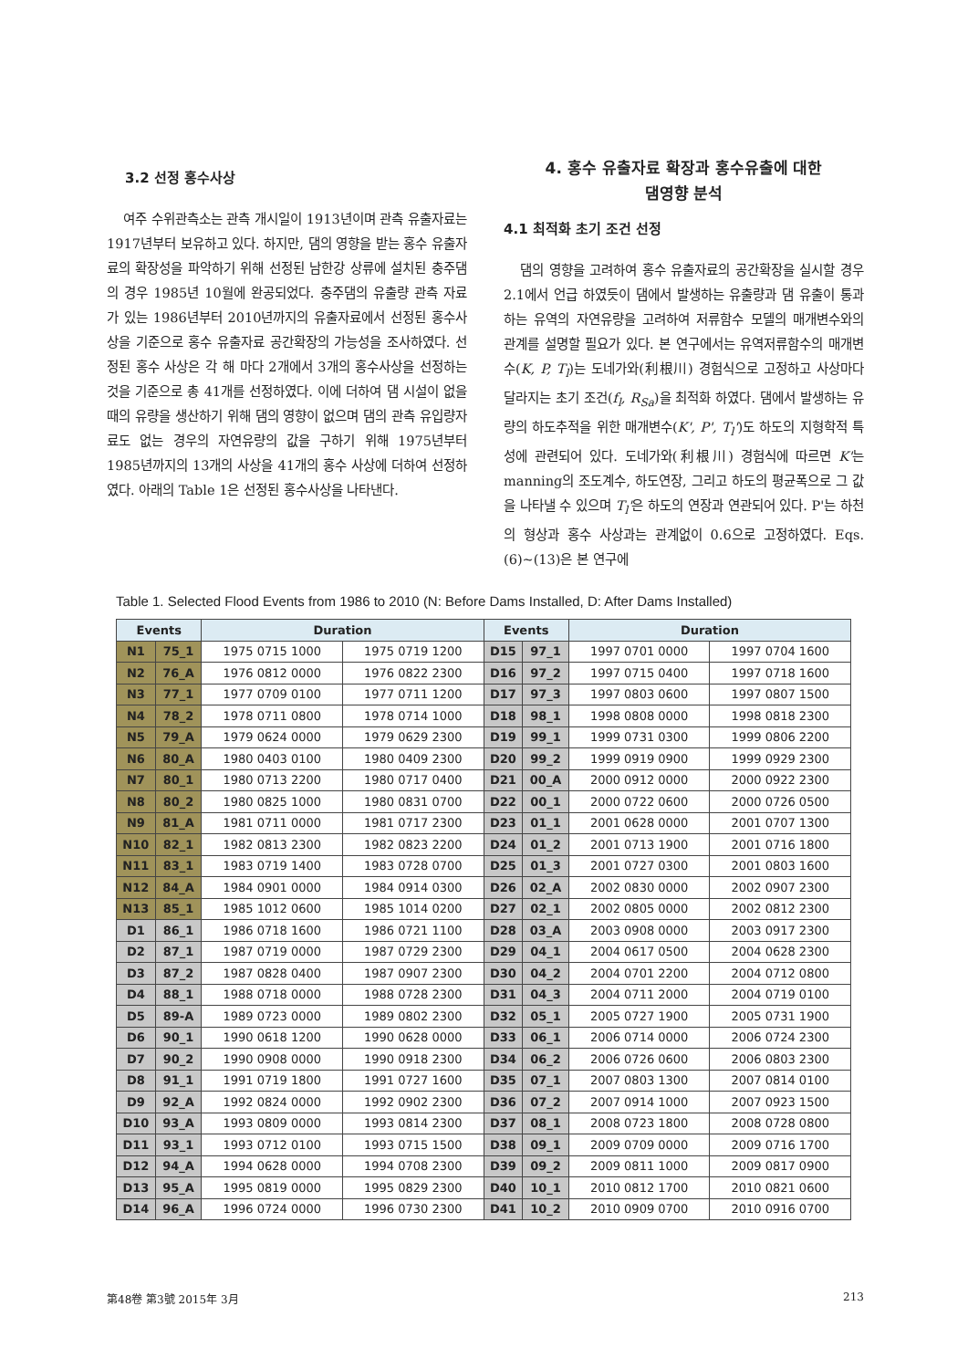3.2 선정 홍수사상
여주 수위관측소는 관측 개시일이 1913년이며 관측 유출자료는 1917년부터 보유하고 있다. 하지만, 댐의 영향을 받는 홍수 유출자료의 확장성을 파악하기 위해 선정된 남한강 상류에 설치된 충주댐의 경우 1985년 10월에 완공되었다. 충주댐의 유출량 관측 자료가 있는 1986년부터 2010년까지의 유출자료에서 선정된 홍수사상을 기준으로 홍수 유출자료 공간확장의 가능성을 조사하였다. 선정된 홍수 사상은 각 해 마다 2개에서 3개의 홍수사상을 선정하는 것을 기준으로 총 41개를 선정하였다. 이에 더하여 댐 시설이 없을 때의 유량을 생산하기 위해 댐의 영향이 없으며 댐의 관측 유입량자료도 없는 경우의 자연유량의 값을 구하기 위해 1975년부터 1985년까지의 13개의 사상을 41개의 홍수 사상에 더하여 선정하였다. 아래의 Table 1은 선정된 홍수사상을 나타낸다.
4. 홍수 유출자료 확장과 홍수유출에 대한
댐영향 분석
4.1 최적화 초기 조건 선정
댐의 영향을 고려하여 홍수 유출자료의 공간확장을 실시할 경우 2.1에서 언급 하였듯이 댐에서 발생하는 유출량과 댐 유출이 통과하는 유역의 자연유량을 고려하여 저류함수 모델의 매개변수와의 관계를 설명할 필요가 있다. 본 연구에서는 유역저류함수의 매개변수(K, P, T<sub>l</sub>)는 도네가와(利根川) 경험식으로 고정하고 사상마다 달라지는 초기 조건(f<sub>l</sub>, R<sub>Sa</sub>)을 최적화 하였다. 댐에서 발생하는 유량의 하도추적을 위한 매개변수(K', P', T<sub>l</sub>')도 하도의 지형학적 특성에 관련되어 있다. 도네가와(利根川) 경험식에 따르면 K'는 manning의 조도계수, 하도연장, 그리고 하도의 평균폭으로 그 값을 나타낼 수 있으며 T<sub>l</sub>'은 하도의 연장과 연관되어 있다. P'는 하천의 형상과 홍수 사상과는 관계없이 0.6으로 고정하였다. Eqs. (6)~(13)은 본 연구에
Table 1. Selected Flood Events from 1986 to 2010 (N: Before Dams Installed, D: After Dams Installed)
| Events | | Duration | | Events | | Duration | |
| --- | --- | --- | --- | --- | --- | --- | --- |
| N1 | 75_1 | 1975 0715 1000 | 1975 0719 1200 | D15 | 97_1 | 1997 0701 0000 | 1997 0704 1600 |
| N2 | 76_A | 1976 0812 0000 | 1976 0822 2300 | D16 | 97_2 | 1997 0715 0400 | 1997 0718 1600 |
| N3 | 77_1 | 1977 0709 0100 | 1977 0711 1200 | D17 | 97_3 | 1997 0803 0600 | 1997 0807 1500 |
| N4 | 78_2 | 1978 0711 0800 | 1978 0714 1000 | D18 | 98_1 | 1998 0808 0000 | 1998 0818 2300 |
| N5 | 79_A | 1979 0624 0000 | 1979 0629 2300 | D19 | 99_1 | 1999 0731 0300 | 1999 0806 2200 |
| N6 | 80_A | 1980 0403 0100 | 1980 0409 2300 | D20 | 99_2 | 1999 0919 0900 | 1999 0929 2300 |
| N7 | 80_1 | 1980 0713 2200 | 1980 0717 0400 | D21 | 00_A | 2000 0912 0000 | 2000 0922 2300 |
| N8 | 80_2 | 1980 0825 1000 | 1980 0831 0700 | D22 | 00_1 | 2000 0722 0600 | 2000 0726 0500 |
| N9 | 81_A | 1981 0711 0000 | 1981 0717 2300 | D23 | 01_1 | 2001 0628 0000 | 2001 0707 1300 |
| N10 | 82_1 | 1982 0813 2300 | 1982 0823 2200 | D24 | 01_2 | 2001 0713 1900 | 2001 0716 1800 |
| N11 | 83_1 | 1983 0719 1400 | 1983 0728 0700 | D25 | 01_3 | 2001 0727 0300 | 2001 0803 1600 |
| N12 | 84_A | 1984 0901 0000 | 1984 0914 0300 | D26 | 02_A | 2002 0830 0000 | 2002 0907 2300 |
| N13 | 85_1 | 1985 1012 0600 | 1985 1014 0200 | D27 | 02_1 | 2002 0805 0000 | 2002 0812 2300 |
| D1 | 86_1 | 1986 0718 1600 | 1986 0721 1100 | D28 | 03_A | 2003 0908 0000 | 2003 0917 2300 |
| D2 | 87_1 | 1987 0719 0000 | 1987 0729 2300 | D29 | 04_1 | 2004 0617 0500 | 2004 0628 2300 |
| D3 | 87_2 | 1987 0828 0400 | 1987 0907 2300 | D30 | 04_2 | 2004 0701 2200 | 2004 0712 0800 |
| D4 | 88_1 | 1988 0718 0000 | 1988 0728 2300 | D31 | 04_3 | 2004 0711 2000 | 2004 0719 0100 |
| D5 | 89-A | 1989 0723 0000 | 1989 0802 2300 | D32 | 05_1 | 2005 0727 1900 | 2005 0731 1900 |
| D6 | 90_1 | 1990 0618 1200 | 1990 0628 0000 | D33 | 06_1 | 2006 0714 0000 | 2006 0724 2300 |
| D7 | 90_2 | 1990 0908 0000 | 1990 0918 2300 | D34 | 06_2 | 2006 0726 0600 | 2006 0803 2300 |
| D8 | 91_1 | 1991 0719 1800 | 1991 0727 1600 | D35 | 07_1 | 2007 0803 1300 | 2007 0814 0100 |
| D9 | 92_A | 1992 0824 0000 | 1992 0902 2300 | D36 | 07_2 | 2007 0914 1000 | 2007 0923 1500 |
| D10 | 93_A | 1993 0809 0000 | 1993 0814 2300 | D37 | 08_1 | 2008 0723 1800 | 2008 0728 0800 |
| D11 | 93_1 | 1993 0712 0100 | 1993 0715 1500 | D38 | 09_1 | 2009 0709 0000 | 2009 0716 1700 |
| D12 | 94_A | 1994 0628 0000 | 1994 0708 2300 | D39 | 09_2 | 2009 0811 1000 | 2009 0817 0900 |
| D13 | 95_A | 1995 0819 0000 | 1995 0829 2300 | D40 | 10_1 | 2010 0812 1700 | 2010 0821 0600 |
| D14 | 96_A | 1996 0724 0000 | 1996 0730 2300 | D41 | 10_2 | 2010 0909 0700 | 2010 0916 0700 |
第48卷 第3號 2015年 3月 213